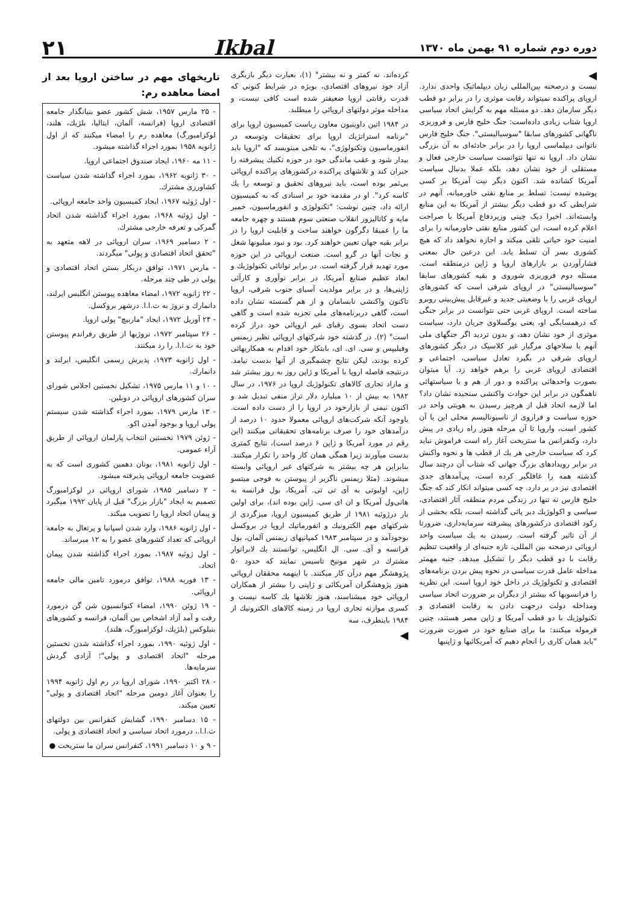دوره دوم شماره ۹۱ بهمن ماه ۱۳۷۰
Ikbal
۲۱
◀
نیست و درصحنه بین‌المللی زبان دیپلماتیک واحدی ندارد. اروپای پراکنده نمیتواند رقابت موثری را در برابر دو قطب دیگر سازمان دهد. دو مسئله مهم به گرایش اتحاد سیاسی اروپا شتاب زیادی داده‌است: جنگ خلیج فارس و فروریزی ناگهانی کشورهای سابقا "سوسیالیستی". جنگ خلیج فارس ناتوانی دیپلماسی اروپا را در برابر حادثه‌ای به آن بزرگی نشان داد. اروپا نه تنها نتوانست سیاست خارجی فعال و مستقلی از خود نشان دهد، بلکه عملا بدنبال سیاست آمریکا کشانده شد. اکنون دیگر نیت آمریکا بر کسی پوشیده نیست: تسلط بر منابع نفتی خاورمیانه، آنهم در شرایطی که دو قطب دیگر بیشتر از آمریکا به این منابع وابسته‌اند. اخیرا دیک چینی وزیردفاع آمریکا با صراحت اعلام کرده است، این کشور منابع نفتی خاورمیانه را برای امنیت خود حیاتی تلقی میکند و اجازه نخواهد داد که هیچ کشوری بسر آن تسلط یابد. این درعین حال بمعنی فشارآوردن بر بازارهای اروپا و ژاپن درمنطقه است. مسئله دوم فروریزی شوروی و بقیه کشورهای سابقا "سوسیالیستی" در اروپای شرقی است که کشورهای اروپای غربی را با وضعیتی جدید و غیرقابل پیش‌بینی روبرو ساخته است. اروپای غربی حتی نتوانست در برابر جنگی که درهمسایگی او، یعنی یوگسلاوی جریان دارد، سیاست موثری از خود نشان دهد، و بدون تردید اگر جنگهای ملی آنهم با سلاحهای مرگبار غیر کلاسیک در دیگر کشورهای اروپای شرقی در بگیرد تعادل سیاسی، اجتماعی و اقتصادی اروپای غربی را برهم خواهد زد. آیا میتوان بصورت واحدهائی پراکنده و دور از هم و با سیاستهائی ناهمگون در برابر این حوادث واکنشی سنجیده نشان داد؟ اما لازمه اتحاد قبل از هرچیز رسیدن به هویتی واحد در حوزه سیاست و فراروی از ناسیونالیسم محلی این یا آن کشور است، واروپا تا آن مرحله هنوز راه زیادی در پیش دارد، وکنفرانس ما ستریخت آغاز راه است فراموش نباید کرد که سیاست خارجی هر یك از قطب ها و نحوه واکنش در برابر رویدادهای بزرگ جهانی که شتاب آن درچند سال گذشته همه را غافلگیر کرده است، پی‌آمدهای جدی اقتصادی نیز در بر دارد. چه کسی میتواند انکار کند که جنگ خلیج فارس نه تنها در زندگی مردم منطقه، آثار اقتصادی، سیاسی و اکولوژیك دیر پائی گذاشته است، بلکه بخشی از رکود اقتصادی درکشورهای پیشرفته سرمایه‌داری، ضرورتا از آن تاثیر گرفته است. رسیدن به یك سیاست واحد اروپائی درصحنه بین المللی، تازه جنبه‌ای از واقعیت تنظیم رقابت با دو قطب دیگر را تشکیل میدهد. جنبه مهمتر مداخله عامل قدرت سیاسی در نحوه پیش بردن برنامه‌های اقتصادی و تکنولوژیك در داخل خود اروپا است. این نظریه را فرانسویها که بیشتر از دیگران بر ضرورت اتحاد سیاسی ومداخله دولت درجهت دادن به رقابت اقتصادی و تکنولوژیك با دو قطب آمریکا و ژاپن مصر هستند، چنین فرموله میکنند: ما برای صنایع خود در صورت ضرورت "باید همان کاری را انجام دهیم که آمریکائیها و ژاپنیها
کرده‌اند. نه کمتر و نه بیشتر" (۱)، بعبارت دیگر بازیگری آزاد خود نیروهای اقتصادی، بویژه در شرایط کنونی که قدرت رقابتی اروپا ضعیفتر شده است کافی نیست، و مداخله موثر دولتهای اروپائی را میطلبد.
در ۱۹۸۴ اتین داوینیون معاون ریاست کمیسیون اروپا برای "برنامه استراتژیك اروپا برای تحقیقات وتوسعه در انفورماسیون وتکنولوژی"، به تلخی مینویسد که "اروپا باید بیدار شود و عقب ماندگی خود در حوزه تکنیك پیشرفته را جبران کند و تلاشهای پراکنده درکشورهای پراکنده اروپائی بی‌ثمر بوده است، باید نیروهای تحقیق و توسعه را یك کاسه کرد". او در مقدمه خود بر اسنادی که به کمیسیون ارائه داد، چنین نوشت: "تکنولوژی و انفورماسیون، خمیر مایه و کاتالیزور انقلاب صنعتی سوم هستند و چهره جامعه ما را عمیقا دگرگون خواهند ساخت و قابلیت اروپا را در برابر بقیه جهان تعیین خواهند کرد. بود و نبود میلیونها شغل و نجات آنها در گرو است. صنعت اروپائی در این حوزه مورد تهدید قرار گرفته است. در برابر توانائی تکنولوژیك و ابعاد عظیم صنایع آمریکا، در برابر نوآوری و کارآئی ژاپنی‌ها، و در برابر مولدیت آسیای جنوب شرقی، اروپا تاکنون واکنشی نابسامان و از هم گسسته نشان داده است، گاهی دربرنامه‌های ملی تجزیه شده است و گاهی دست اتحاد بسوی رقبای غیر اروپائی خود دراز کرده است" (۲). در گذشته خود شرکتهای اروپائی نظیر زیمنس وفیلیپس و سی. ای. ای، بابتکار خود اقدام به همکاریهائی کرده بودند، لیکن نتایج چشمگیری از آنها بدست نیامد. درنتیجه فاصله اروپا با آمریکا و ژاپن روز به روز بیشتر شد و مازاد تجاری کالاهای تکنولوژیك اروپا در ۱۹۷۶، در سال ۱۹۸۲ به بیش از ۱۰ میلیارد دلار تراز منفی تبدیل شد و اکنون نیمی از بازارخود در اروپا را از دست داده است. باوجود آنکه شرکت‌های اروپائی معمولا حدود ۱۰ درصد از درآمدهای خود را صرف برنامه‌های تحقیقاتی میکنند (این رقم در مورد آمریکا و ژاپن ۶ درصد است)، نتایج کمتری بدست میآورند زیرا همگی همان کار واحد را تکرار میکنند. بنابراین هر چه بیشتر به شرکتهای غیر اروپائی وابسته میشوند. (مثلا زیمنس ناگزیر از پیوستن به فوجی میتسو ژاپن، اولیوتی به آی تی تی. آمریکا، بول فرانسه به هانی‌ول آمریکا و ان ای سی. ژاپن بوده اند)، برای اولین بار درژوئیه ۱۹۸۱ از طریق کمیسیون اروپا، میزگردی از شرکتهای مهم الکترونیك و انفورماتیك اروپا در بروکسل بوجودآمد و در سپتامبر ۱۹۸۳ کمپانیهای زیمنس آلمان، بول فرانسه و آی. سی. ال انگلیس، توانستند یك لابراتوار مشترك در شهر مونیخ تاسیس نمایند که حدود ۵۰ پژوهشگر مهم درآن کار میکنند. با اینهمه محققان اروپائی هنوز پژوهشگران آمریکائی و ژاپنی را بیشتر از همکاران اروپائی خود میشناسند، هنوز تلاشها یك کاسه نیست و کسری موازنه تجاری اروپا در زمینه کالاهای الکترونیك از ۱۹۸۴ باینطرف، سه
◀
تاریخهای مهم در ساختن اروپا بعد از امضا معاهده رم:
- ۲۵ مارس ۱۹۵۷، شش کشور عضو بنیانگذار جامعه اقتصادی اروپا (فرانسه، آلمان، ایتالیا، بلژیك، هلند، لوکزامبورگ) معاهده رم را امضاء میکنند که از اول ژانویه ۱۹۵۸ بمورد اجراء گذاشته میشود.
- ۱۱ مه ۱۹۶۰، ایجاد صندوق اجتماعی اروپا.
- ۳۰ ژانویه ۱۹۶۲، بمورد اجراء گذاشته شدن سیاست کشاورزی مشترك.
- اول ژوئیه ۱۹۶۷، ایجاد کمیسیون واحد جامعه اروپائی.
- اول ژوئیه ۱۹۶۸، بمورد اجراء گذاشته شدن اتحاد گمرکی و تعرفه خارجی مشترك.
- ۲ دسامبر ۱۹۶۹، سران اروپائی در لاهه متعهد به "تحقق اتحاد اقتصادی و پولی" میگردند.
- مارس ۱۹۷۱، توافق دربکار بستن اتحاد اقتصادی و پولی در طی چند مرحله.
- ۲۲ ژانویه ۱۹۷۲، امضاء معاهده پیوستن انگلیس ایرلند، دانمارك و نروژ به ث.ا.ا. درشهر بروکسل.
- ۲۴ آوریل ۱۹۷۲، ایجاد "ماربیچ" پولی اروپا.
- ۲۶ سپتامبر ۱۹۷۲، نروژیها از طریق رفراندم پیوستن خود به ث.ا.ا. را رد میکنند.
- اول ژانویه ۱۹۷۳، پذیرش رسمی انگلیس، ایرلند و دانمارك.
- ۱۰ و ۱۱ مارس ۱۹۷۵، تشکیل نخستین اجلاس شورای سران کشورهای اروپائی در دوبلین.
- ۱۳ مارس ۱۹۷۹، بمورد اجراء گذاشته شدن سیستم پولی اروپا و بوجود آمدن اکو.
- ژوئن ۱۹۷۹ نخستین انتخاب پارلمان اروپائی از طریق آراء عمومی.
- اول ژانویه ۱۹۸۱، یونان دهمین کشوری است که به عضویت جامعه اروپائی پذیرفته میشود.
- ۲ دسامبر ۱۹۸۵، شورای اروپائی در لوکزامبورگ تصمیم به ایجاد "بازار بزرگ" قبل از پایان ۱۹۹۲ میگیرد و پیمان اتحاد اروپا را تصویب میکند.
- اول ژانویه ۱۹۸۶، وارد شدن اسپانیا و پرتغال به جامعه اروپائی که تعداد کشورهای عضو را به ۱۲ میرساند.
- اول ژوئیه ۱۹۸۷، بمورد اجراء گذاشته شدن پیمان اتحاد.
- ۱۳ فوریه ۱۹۸۸، توافق درمورد تامین مالی جامعه اروپائی.
- ۱۹ ژوئن ۱۹۹۰، امضاء کنوانسیون شن گن درمورد رفت و آمد آزاد اشخاص بین آلمان، فرانسه و کشورهای بنیلوکس (بلژیك، لوکزامبورگ، هلند).
- اول ژوئیه ۱۹۹۰، بمورد اجراء گذاشته شدن نخستین مرحله "اتحاد اقتصادی و پولی"؛ آزادی گردش سرمایه‌ها.
- ۲۸ اکتبر ۱۹۹۰، شورای اروپا در رم اول ژانویه ۱۹۹۴ را بعنوان آغاز دومین مرحله "اتحاد اقتصادی و پولی" تعیین میکند.
- ۱۵ دسامبر ۱۹۹۰، گشایش کنفرانس بین دولتهای ث.ا.ا.، درمورد اتحاد سیاسی و اتحاد اقتصادی و پولی.
- ۹ و ۱۰ دسامبر ۱۹۹۱، کنفرانس سران ما ستریخت ●